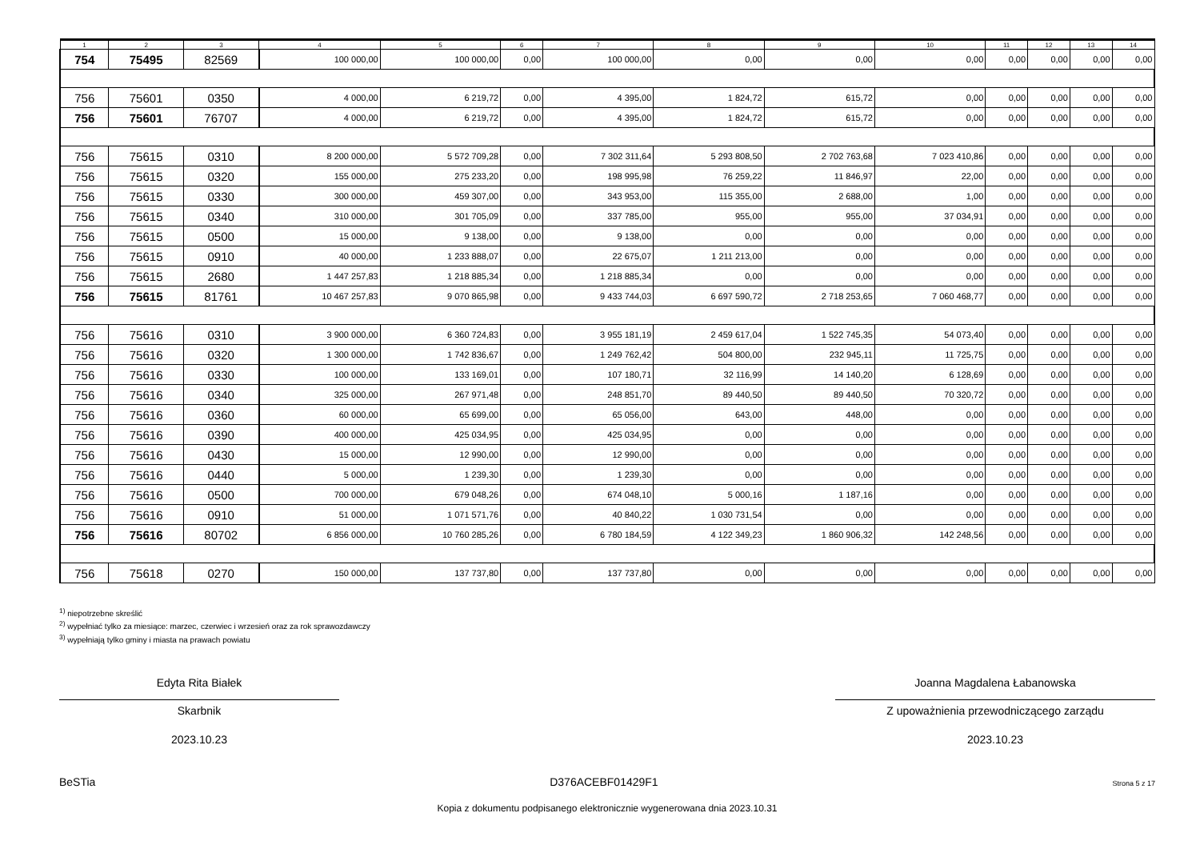| 1 | 2 | 3 | 4 | 5 | 6 | 7 | 8 | 9 | 10 | 11 | 12 | 13 | 14 |
| --- | --- | --- | --- | --- | --- | --- | --- | --- | --- | --- | --- | --- | --- |
| 754 | 75495 | 82569 | 100 000,00 | 100 000,00 | 0,00 | 100 000,00 | 0,00 | 0,00 | 0,00 | 0,00 | 0,00 | 0,00 | 0,00 |
| 756 | 75601 | 0350 | 4 000,00 | 6 219,72 | 0,00 | 4 395,00 | 1 824,72 | 615,72 | 0,00 | 0,00 | 0,00 | 0,00 | 0,00 |
| 756 | 75601 | 76707 | 4 000,00 | 6 219,72 | 0,00 | 4 395,00 | 1 824,72 | 615,72 | 0,00 | 0,00 | 0,00 | 0,00 | 0,00 |
| 756 | 75615 | 0310 | 8 200 000,00 | 5 572 709,28 | 0,00 | 7 302 311,64 | 5 293 808,50 | 2 702 763,68 | 7 023 410,86 | 0,00 | 0,00 | 0,00 | 0,00 |
| 756 | 75615 | 0320 | 155 000,00 | 275 233,20 | 0,00 | 198 995,98 | 76 259,22 | 11 846,97 | 22,00 | 0,00 | 0,00 | 0,00 | 0,00 |
| 756 | 75615 | 0330 | 300 000,00 | 459 307,00 | 0,00 | 343 953,00 | 115 355,00 | 2 688,00 | 1,00 | 0,00 | 0,00 | 0,00 | 0,00 |
| 756 | 75615 | 0340 | 310 000,00 | 301 705,09 | 0,00 | 337 785,00 | 955,00 | 955,00 | 37 034,91 | 0,00 | 0,00 | 0,00 | 0,00 |
| 756 | 75615 | 0500 | 15 000,00 | 9 138,00 | 0,00 | 9 138,00 | 0,00 | 0,00 | 0,00 | 0,00 | 0,00 | 0,00 | 0,00 |
| 756 | 75615 | 0910 | 40 000,00 | 1 233 888,07 | 0,00 | 22 675,07 | 1 211 213,00 | 0,00 | 0,00 | 0,00 | 0,00 | 0,00 | 0,00 |
| 756 | 75615 | 2680 | 1 447 257,83 | 1 218 885,34 | 0,00 | 1 218 885,34 | 0,00 | 0,00 | 0,00 | 0,00 | 0,00 | 0,00 | 0,00 |
| 756 | 75615 | 81761 | 10 467 257,83 | 9 070 865,98 | 0,00 | 9 433 744,03 | 6 697 590,72 | 2 718 253,65 | 7 060 468,77 | 0,00 | 0,00 | 0,00 | 0,00 |
| 756 | 75616 | 0310 | 3 900 000,00 | 6 360 724,83 | 0,00 | 3 955 181,19 | 2 459 617,04 | 1 522 745,35 | 54 073,40 | 0,00 | 0,00 | 0,00 | 0,00 |
| 756 | 75616 | 0320 | 1 300 000,00 | 1 742 836,67 | 0,00 | 1 249 762,42 | 504 800,00 | 232 945,11 | 11 725,75 | 0,00 | 0,00 | 0,00 | 0,00 |
| 756 | 75616 | 0330 | 100 000,00 | 133 169,01 | 0,00 | 107 180,71 | 32 116,99 | 14 140,20 | 6 128,69 | 0,00 | 0,00 | 0,00 | 0,00 |
| 756 | 75616 | 0340 | 325 000,00 | 267 971,48 | 0,00 | 248 851,70 | 89 440,50 | 89 440,50 | 70 320,72 | 0,00 | 0,00 | 0,00 | 0,00 |
| 756 | 75616 | 0360 | 60 000,00 | 65 699,00 | 0,00 | 65 056,00 | 643,00 | 448,00 | 0,00 | 0,00 | 0,00 | 0,00 | 0,00 |
| 756 | 75616 | 0390 | 400 000,00 | 425 034,95 | 0,00 | 425 034,95 | 0,00 | 0,00 | 0,00 | 0,00 | 0,00 | 0,00 | 0,00 |
| 756 | 75616 | 0430 | 15 000,00 | 12 990,00 | 0,00 | 12 990,00 | 0,00 | 0,00 | 0,00 | 0,00 | 0,00 | 0,00 | 0,00 |
| 756 | 75616 | 0440 | 5 000,00 | 1 239,30 | 0,00 | 1 239,30 | 0,00 | 0,00 | 0,00 | 0,00 | 0,00 | 0,00 | 0,00 |
| 756 | 75616 | 0500 | 700 000,00 | 679 048,26 | 0,00 | 674 048,10 | 5 000,16 | 1 187,16 | 0,00 | 0,00 | 0,00 | 0,00 | 0,00 |
| 756 | 75616 | 0910 | 51 000,00 | 1 071 571,76 | 0,00 | 40 840,22 | 1 030 731,54 | 0,00 | 0,00 | 0,00 | 0,00 | 0,00 | 0,00 |
| 756 | 75616 | 80702 | 6 856 000,00 | 10 760 285,26 | 0,00 | 6 780 184,59 | 4 122 349,23 | 1 860 906,32 | 142 248,56 | 0,00 | 0,00 | 0,00 | 0,00 |
| 756 | 75618 | 0270 | 150 000,00 | 137 737,80 | 0,00 | 137 737,80 | 0,00 | 0,00 | 0,00 | 0,00 | 0,00 | 0,00 | 0,00 |
<sup>1)</sup> niepotrzebne skreślić
<sup>2)</sup> wypełniać tylko za miesiące: marzec, czerwiec i wrzesień oraz za rok sprawozdawczy
<sup>3)</sup> wypełniają tylko gminy i miasta na prawach powiatu
Edyta Rita Białek
Skarbnik
2023.10.23
Joanna Magdalena Łabanowska
Z upoważnienia przewodniczącego zarządu
2023.10.23
BeSTia D376ACEBF01429F1 Strona 5 z 17
Kopia z dokumentu podpisanego elektronicznie wygenerowana dnia 2023.10.31